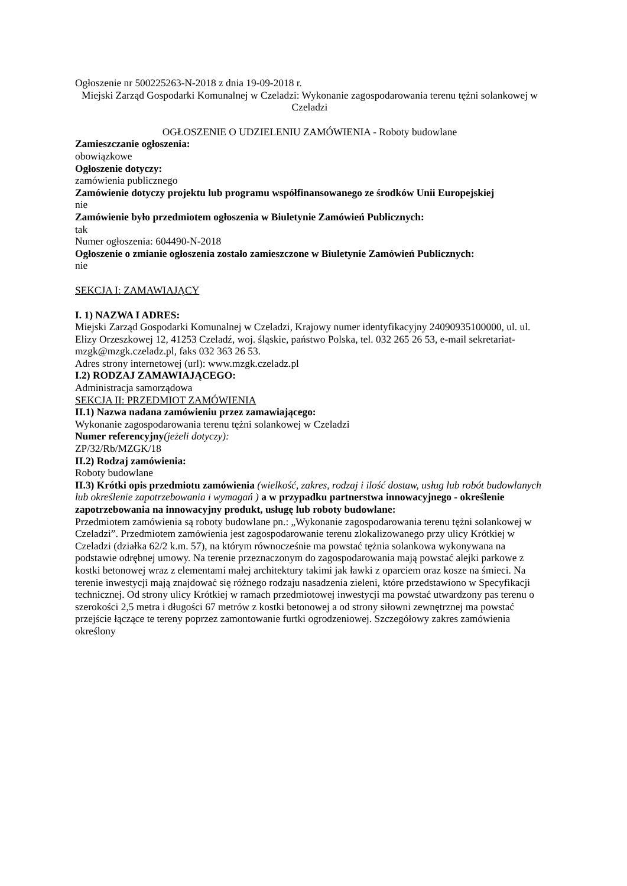Ogłoszenie nr 500225263-N-2018 z dnia 19-09-2018 r.
Miejski Zarząd Gospodarki Komunalnej w Czeladzi: Wykonanie zagospodarowania terenu tężni solankowej w Czeladzi
OGŁOSZENIE O UDZIELENIU ZAMÓWIENIA - Roboty budowlane
Zamieszczanie ogłoszenia:
obowiązkowe
Ogłoszenie dotyczy:
zamówienia publicznego
Zamówienie dotyczy projektu lub programu współfinansowanego ze środków Unii Europejskiej
nie
Zamówienie było przedmiotem ogłoszenia w Biuletynie Zamówień Publicznych:
tak
Numer ogłoszenia: 604490-N-2018
Ogłoszenie o zmianie ogłoszenia zostało zamieszczone w Biuletynie Zamówień Publicznych:
nie
SEKCJA I: ZAMAWIAJĄCY
I. 1) NAZWA I ADRES:
Miejski Zarząd Gospodarki Komunalnej w Czeladzi, Krajowy numer identyfikacyjny 24090935100000, ul. ul. Elizy Orzeszkowej 12, 41253 Czeladź, woj. śląskie, państwo Polska, tel. 032 265 26 53, e-mail sekretariat-mzgk@mzgk.czeladz.pl, faks 032 363 26 53.
Adres strony internetowej (url): www.mzgk.czeladz.pl
I.2) RODZAJ ZAMAWIAJĄCEGO:
Administracja samorządowa
SEKCJA II: PRZEDMIOT ZAMÓWIENIA
II.1) Nazwa nadana zamówieniu przez zamawiającego:
Wykonanie zagospodarowania terenu tężni solankowej w Czeladzi
Numer referencyjny(jeżeli dotyczy):
ZP/32/Rb/MZGK/18
II.2) Rodzaj zamówienia:
Roboty budowlane
II.3) Krótki opis przedmiotu zamówienia (wielkość, zakres, rodzaj i ilość dostaw, usług lub robót budowlanych lub określenie zapotrzebowania i wymagań ) a w przypadku partnerstwa innowacyjnego - określenie zapotrzebowania na innowacyjny produkt, usługę lub roboty budowlane:
Przedmiotem zamówienia są roboty budowlane pn.: „Wykonanie zagospodarowania terenu tężni solankowej w Czeladzi”. Przedmiotem zamówienia jest zagospodarowanie terenu zlokalizowanego przy ulicy Krótkiej w Czeladzi (działka 62/2 k.m. 57), na którym równocześnie ma powstać tężnia solankowa wykonywana na podstawie odrębnej umowy. Na terenie przeznaczonym do zagospodarowania mają powstać alejki parkowe z kostki betonowej wraz z elementami małej architektury takimi jak ławki z oparciem oraz kosze na śmieci. Na terenie inwestycji mają znajdować się różnego rodzaju nasadzenia zieleni, które przedstawiono w Specyfikacji technicznej. Od strony ulicy Krótkiej w ramach przedmiotowej inwestycji ma powstać utwardzony pas terenu o szerokości 2,5 metra i długości 67 metrów z kostki betonowej a od strony siłowni zewnętrznej ma powstać przejście łączące te tereny poprzez zamontowanie furtki ogrodzeniowej. Szczegółowy zakres zamówienia określony